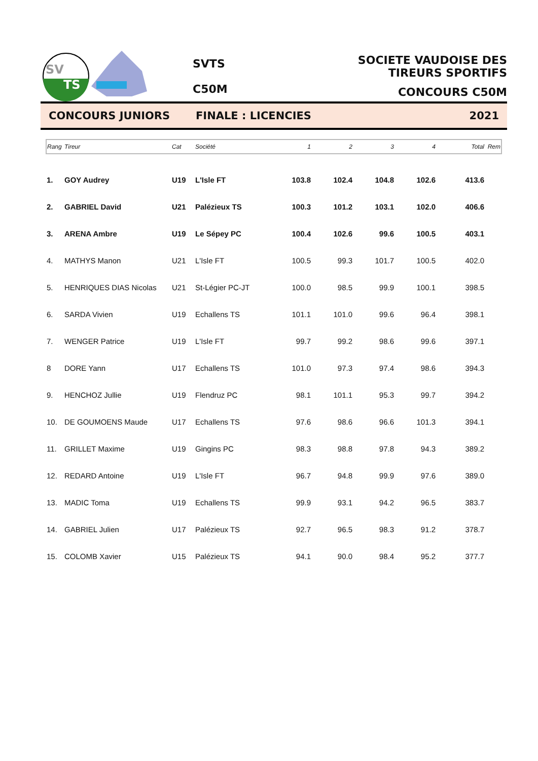SV
TS
SVTS
C50M
SOCIETE VAUDOISE DES TIREURS SPORTIFS
CONCOURS C50M
CONCOURS JUNIORS FINALE : LICENCIES 2021
| Rang | Tireur | Cat | Société | 1 | 2 | 3 | 4 | Total | Rem |
| --- | --- | --- | --- | --- | --- | --- | --- | --- | --- |
| 1. | GOY Audrey | U19 | L'Isle FT | 103.8 | 102.4 | 104.8 | 102.6 | 413.6 | |
| 2. | GABRIEL David | U21 | Palézieux TS | 100.3 | 101.2 | 103.1 | 102.0 | 406.6 | |
| 3. | ARENA Ambre | U19 | Le Sépey PC | 100.4 | 102.6 | 99.6 | 100.5 | 403.1 | |
| 4. | MATHYS Manon | U21 | L'Isle FT | 100.5 | 99.3 | 101.7 | 100.5 | 402.0 | |
| 5. | HENRIQUES DIAS Nicolas | U21 | St-Légier PC-JT | 100.0 | 98.5 | 99.9 | 100.1 | 398.5 | |
| 6. | SARDA Vivien | U19 | Echallens TS | 101.1 | 101.0 | 99.6 | 96.4 | 398.1 | |
| 7. | WENGER Patrice | U19 | L'Isle FT | 99.7 | 99.2 | 98.6 | 99.6 | 397.1 | |
| 8 | DORE Yann | U17 | Echallens TS | 101.0 | 97.3 | 97.4 | 98.6 | 394.3 | |
| 9. | HENCHOZ Jullie | U19 | Flendruz PC | 98.1 | 101.1 | 95.3 | 99.7 | 394.2 | |
| 10. | DE GOUMOENS Maude | U17 | Echallens TS | 97.6 | 98.6 | 96.6 | 101.3 | 394.1 | |
| 11. | GRILLET Maxime | U19 | Gingins PC | 98.3 | 98.8 | 97.8 | 94.3 | 389.2 | |
| 12. | REDARD Antoine | U19 | L'Isle FT | 96.7 | 94.8 | 99.9 | 97.6 | 389.0 | |
| 13. | MADIC Toma | U19 | Echallens TS | 99.9 | 93.1 | 94.2 | 96.5 | 383.7 | |
| 14. | GABRIEL Julien | U17 | Palézieux TS | 92.7 | 96.5 | 98.3 | 91.2 | 378.7 | |
| 15. | COLOMB Xavier | U15 | Palézieux TS | 94.1 | 90.0 | 98.4 | 95.2 | 377.7 | |